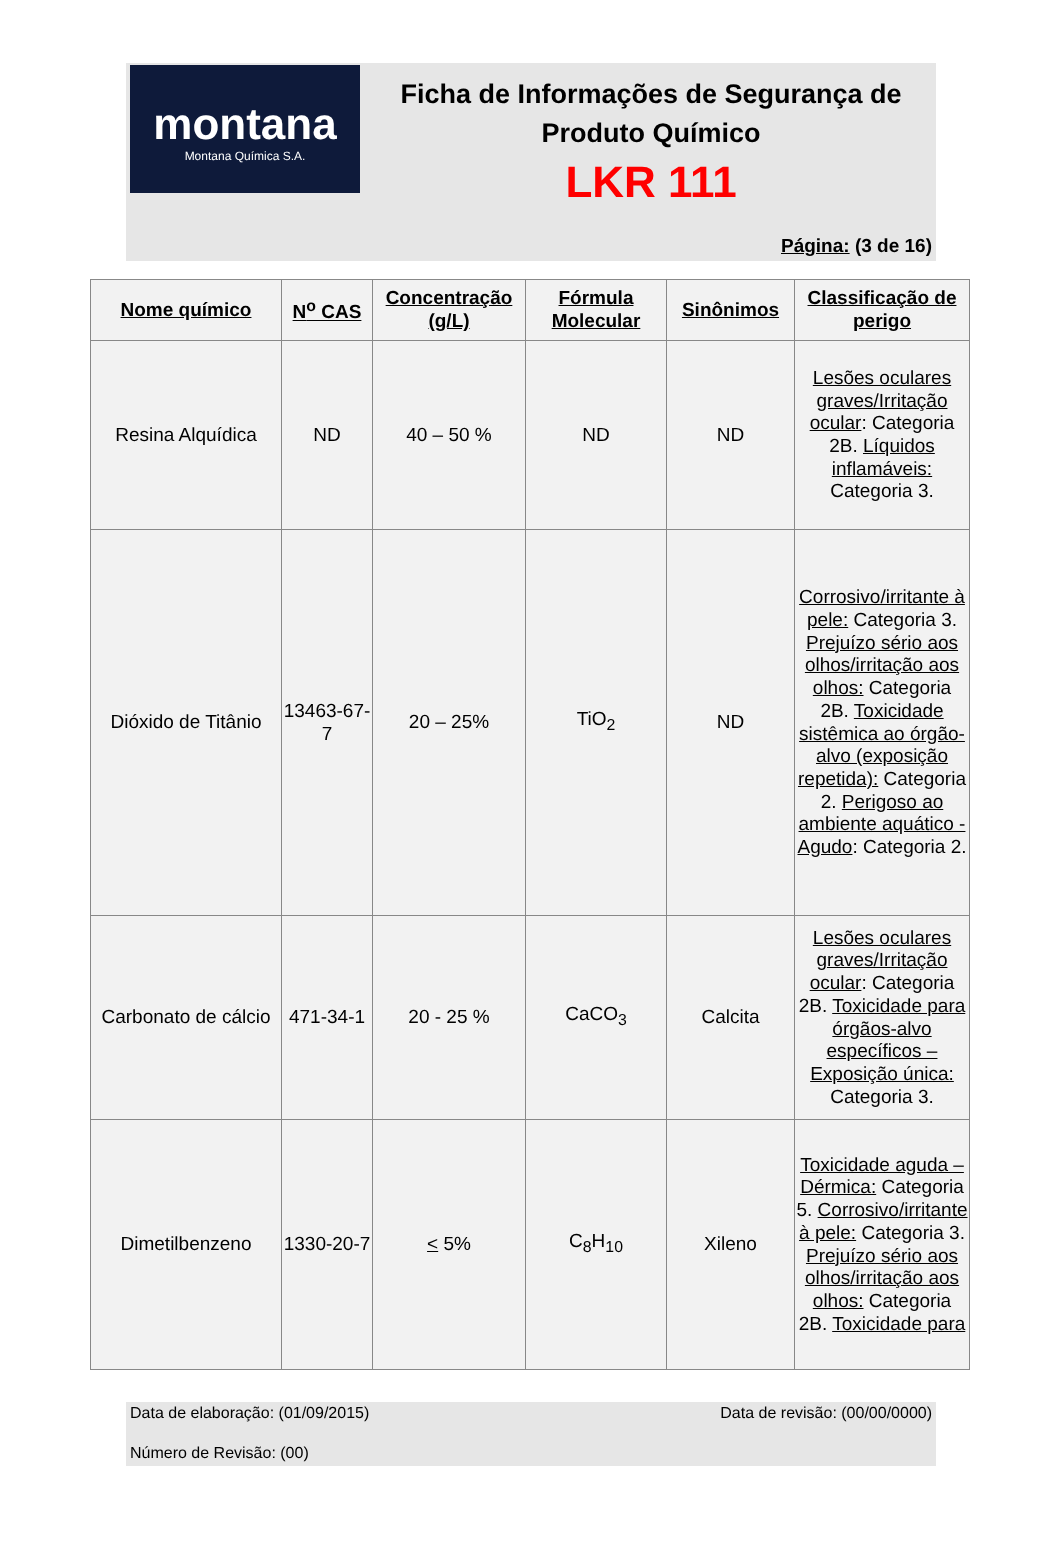montana
Montana Química S.A.
Ficha de Informações de Segurança de Produto Químico
LKR 111
Página: (3 de 16)
| Nome químico | N<sup>o</sup> CAS | Concentração (g/L) | Fórmula Molecular | Sinônimos | Classificação de perigo |
| --- | --- | --- | --- | --- | --- |
| Resina Alquídica | ND | 40 – 50 % | ND | ND | Lesões oculares graves/Irritação ocular : Categoria 2B. Líquidos inflamáveis: Categoria 3. |
| Dióxido de Titânio | 13463-67-7 | 20 – 25% | TiO<sub>2</sub> | ND | Corrosivo/irritante à pele: Categoria 3. Prejuízo sério aos olhos/irritação aos olhos: Categoria 2B. Toxicidade sistêmica ao órgão-alvo (exposição repetida): Categoria 2. Perigoso ao ambiente aquático - Agudo : Categoria 2. |
| Carbonato de cálcio | 471-34-1 | 20 - 25 % | CaCO<sub>3</sub> | Calcita | Lesões oculares graves/Irritação ocular : Categoria 2B. Toxicidade para órgãos-alvo específicos – Exposição única: Categoria 3. |
| Dimetilbenzeno | 1330-20-7 | < 5% | C<sub>8</sub>H<sub>10</sub> | Xileno | Toxicidade aguda – Dérmica: Categoria 5. Corrosivo/irritante à pele: Categoria 3. Prejuízo sério aos olhos/irritação aos olhos: Categoria 2B. Toxicidade para |
Data de elaboração: (01/09/2015) Data de revisão: (00/00/0000)
Número de Revisão: (00)